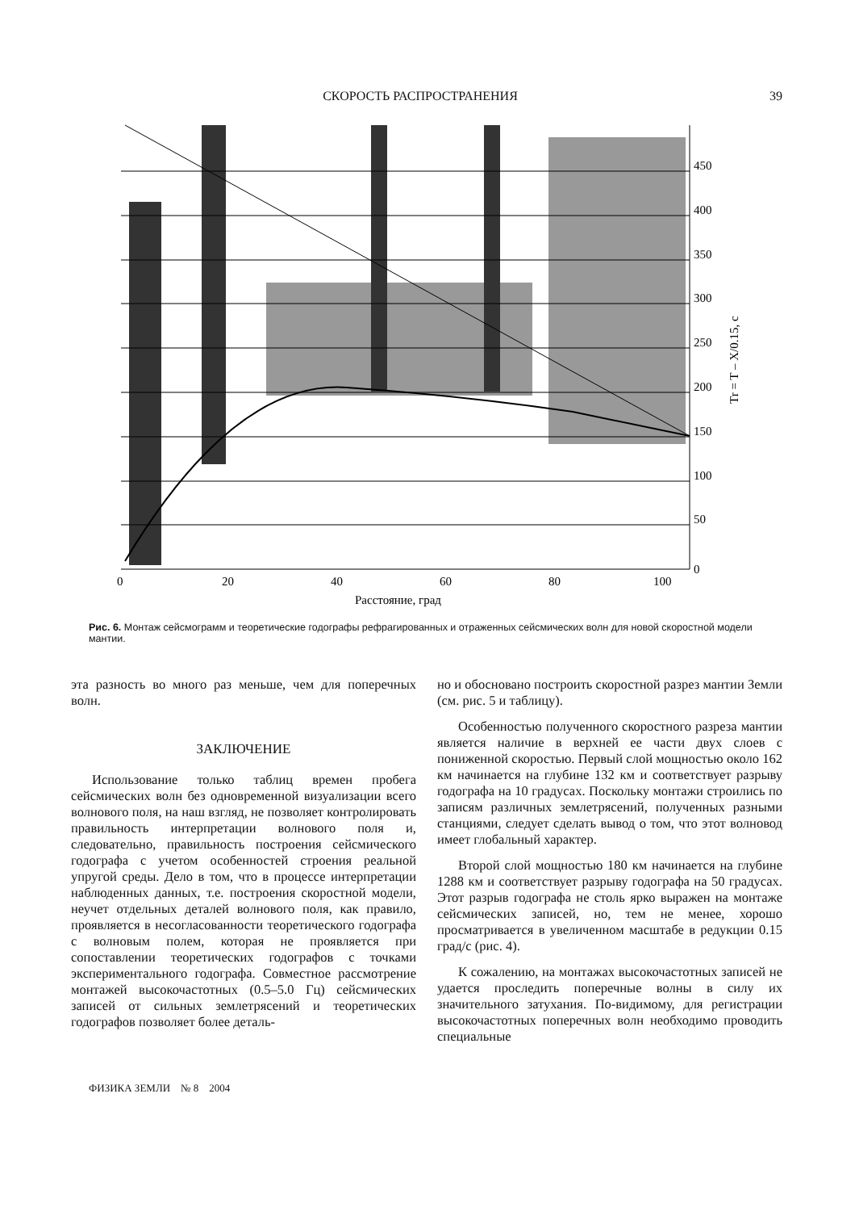СКОРОСТЬ РАСПРОСТРАНЕНИЯ 39
450
400
350
300
250
200
150
100
50
0
0
20
40
60
80
100
Расстояние, град
Tr = T – X/0.15, с
Рис. 6. Монтаж сейсмограмм и теоретические годографы рефрагированных и отраженных сейсмических волн для новой скоростной модели мантии.
эта разность во много раз меньше, чем для поперечных волн.
ЗАКЛЮЧЕНИЕ
Использование только таблиц времен пробега сейсмических волн без одновременной визуализации всего волнового поля, на наш взгляд, не позволяет контролировать правильность интерпретации волнового поля и, следовательно, правильность построения сейсмического годографа с учетом особенностей строения реальной упругой среды. Дело в том, что в процессе интерпретации наблюденных данных, т.е. построения скоростной модели, неучет отдельных деталей волнового поля, как правило, проявляется в несогласованности теоретического годографа с волновым полем, которая не проявляется при сопоставлении теоретических годографов с точками экспериментального годографа. Совместное рассмотрение монтажей высокочастотных (0.5–5.0 Гц) сейсмических записей от сильных землетрясений и теоретических годографов позволяет более деталь-
но и обосновано построить скоростной разрез мантии Земли (см. рис. 5 и таблицу).
Особенностью полученного скоростного разреза мантии является наличие в верхней ее части двух слоев с пониженной скоростью. Первый слой мощностью около 162 км начинается на глубине 132 км и соответствует разрыву годографа на 10 градусах. Поскольку монтажи строились по записям различных землетрясений, полученных разными станциями, следует сделать вывод о том, что этот волновод имеет глобальный характер.
Второй слой мощностью 180 км начинается на глубине 1288 км и соответствует разрыву годографа на 50 градусах. Этот разрыв годографа не столь ярко выражен на монтаже сейсмических записей, но, тем не менее, хорошо просматривается в увеличенном масштабе в редукции 0.15 град/с (рис. 4).
К сожалению, на монтажах высокочастотных записей не удается проследить поперечные волны в силу их значительного затухания. По-видимому, для регистрации высокочастотных поперечных волн необходимо проводить специальные
ФИЗИКА ЗЕМЛИ № 8 2004